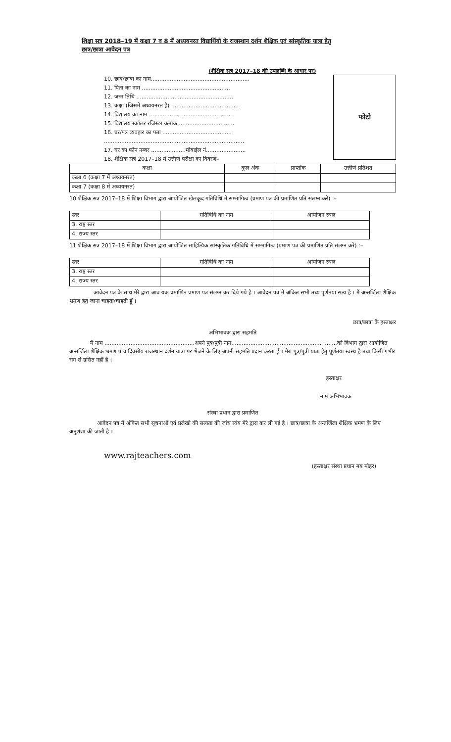शिक्षा सत्र 2018–19 में कक्षा 7 व 8 में अध्ययनरत विद्यार्थियो के राजस्थान दर्शन शैक्षिक एवं सांस्कृतिक यात्रा हेतु
छात्र/छात्रा आवेदन पत्र
(शैक्षिक सत्र 2017–18 की उपलब्धि के आधार पर)
10. छात्र/छात्रा का नाम.........................................................
11. पिता का नाम ...................................................
12. जन्म तिथि ........................................................
13. कक्षा (जिसमें अध्ययनरत है) .......................................
14. विद्यालय का नाम ................................................
15. विद्यालय स्कॉलर रजिस्टर कमांक ................................
16. घर/पत्र व्यवहार का पता ........................................
.................................................................................
17. घर का फोन नम्बर ....................मोबाईल नं.......................
18. शैक्षिक सत्र 2017–18 में उत्तीर्ण परीक्षा का विवरण–
फोटो
| कक्षा | कुल अंक | प्राप्तांक | उत्तीर्ण प्रतिशत |
| --- | --- | --- | --- |
| कक्षा 6 (कक्षा 7 में अध्ययनरत) | | | |
| कक्षा 7 (कक्षा 8 में अध्ययनरत) | | | |
10 शैक्षिक सत्र 2017–18 में शिक्षा विभाग द्वारा आयोजित खेलकूद गतिविधि में सम्भागित्व (प्रमाण पत्र की प्रमाणित प्रति संलग्न करे) :–
| स्तर | गतिविधि का नाम | आयोजन स्थल |
| --- | --- | --- |
| 3. राष्ट्र स्तर | | |
| 4. राज्य स्तर | | |
11 शैक्षिक सत्र 2017–18 में शिक्षा विभाग द्वारा आयोजित साहित्यिक सांस्कृतिक गतिविधि में सम्भागित्व (प्रमाण पत्र की प्रमाणित प्रति संलग्न करे) :–
| स्तर | गतिविधि का नाम | आयोजन स्थल |
| --- | --- | --- |
| 3. राष्ट्र स्तर | | |
| 4. राज्य स्तर | | |
आवेदन पत्र के साथ मेरे द्वारा आव यक प्रमाणित प्रमाण पत्र संलग्न कर दिये गये है । आवेदन पत्र में अंकित सभी तथ्य पूर्णतया सत्य है । मैं अन्तर्जिला शैक्षिक भ्रमण हेतु जाना चाहता/चाहती हूँ ।
छात्र/छात्रा के हस्ताक्षर
अभिभावक द्वारा सहमति
मै नाम ....................................................अपने पुत्र/पुत्री नाम.................................................... ........को विभाग द्वारा आयोजित अन्तर्जिला शैक्षिक भ्रमण पांच दिवसीय राजस्थान दर्शन यात्रा पर भेजने के लिए अपनी सहमति प्रदान करता हूँ । मेरा पुत्र/पुत्री यात्रा हेतु पूर्णतया स्वस्थ है तथा किसी गंभीर रोग से ग्रसित नहीं है ।
हस्ताक्षर
नाम अभिभावक
संस्था प्रधान द्वारा प्रमाणित
आवेदन पत्र में अंकित सभी सूचनाओं एवं प्रलेखो की सत्यता की जांच स्वंय मेरे द्वारा कर ली गई है । छात्र/छात्रा के अन्तर्जिला शैक्षिक भ्रमण के लिए अनुशंशा की जाती है ।
www.rajteachers.com
(हस्ताक्षर संस्था प्रधान मय मोहर)